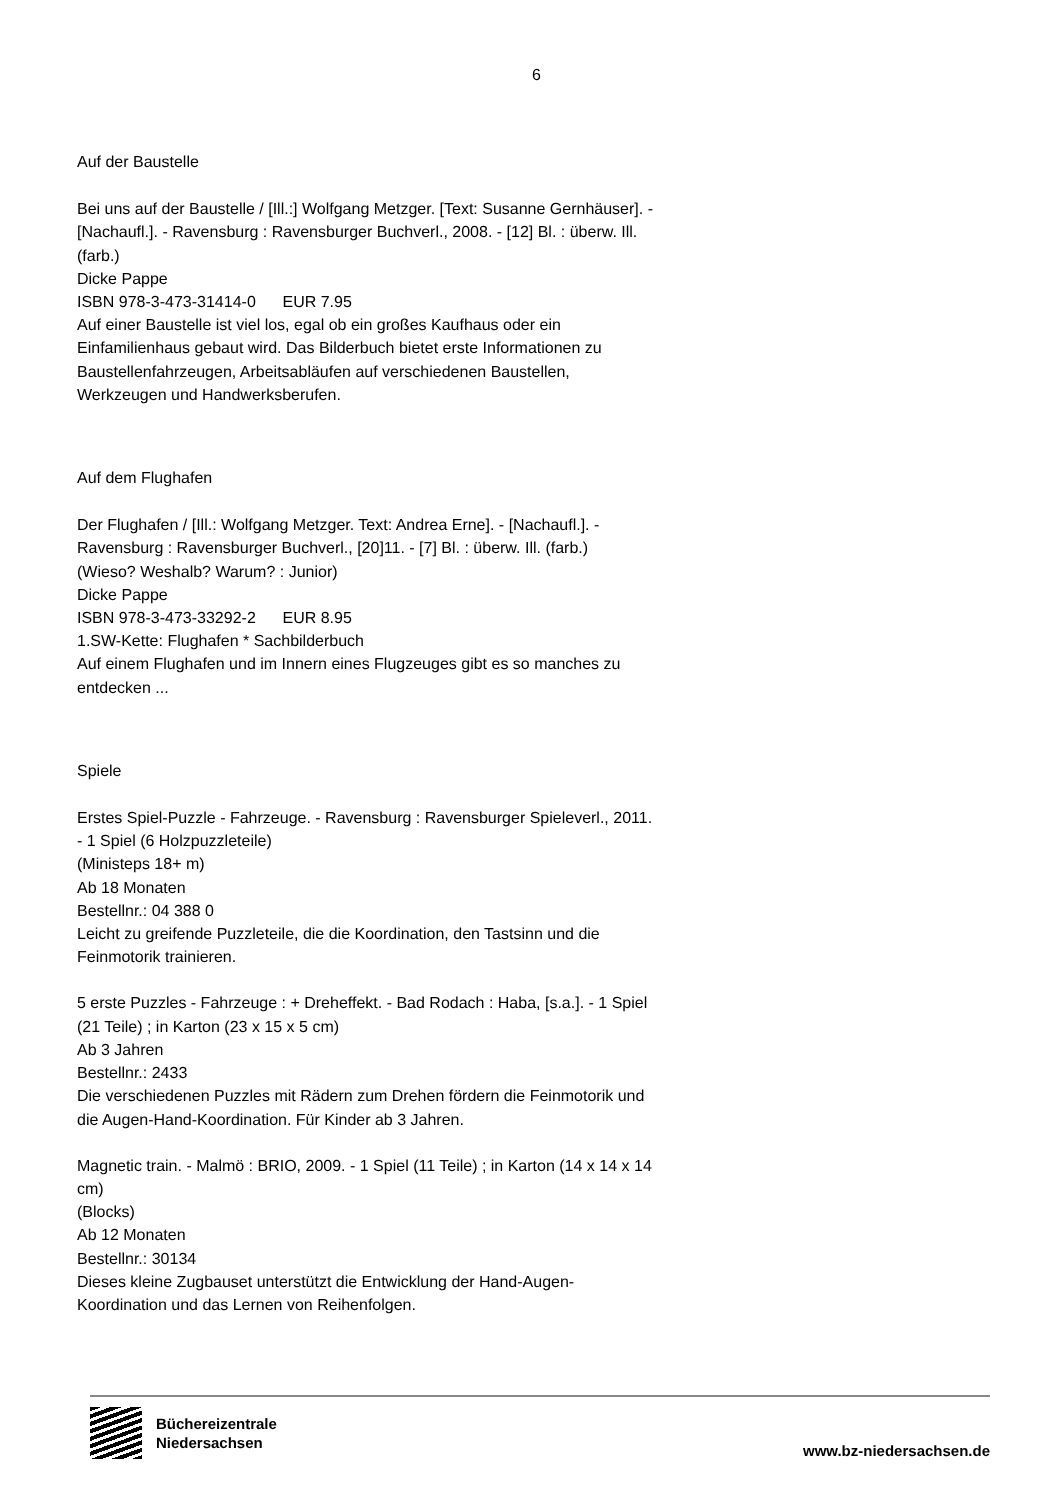6
Auf der Baustelle
Bei uns auf der Baustelle / [Ill.:] Wolfgang Metzger. [Text: Susanne Gernhäuser]. - [Nachaufl.]. - Ravensburg : Ravensburger Buchverl., 2008. - [12] Bl. : überw. Ill. (farb.)
Dicke Pappe
ISBN 978-3-473-31414-0 EUR 7.95
Auf einer Baustelle ist viel los, egal ob ein großes Kaufhaus oder ein Einfamilienhaus gebaut wird. Das Bilderbuch bietet erste Informationen zu Baustellenfahrzeugen, Arbeitsabläufen auf verschiedenen Baustellen, Werkzeugen und Handwerksberufen.
Auf dem Flughafen
Der Flughafen / [Ill.: Wolfgang Metzger. Text: Andrea Erne]. - [Nachaufl.]. - Ravensburg : Ravensburger Buchverl., [20]11. - [7] Bl. : überw. Ill. (farb.)
(Wieso? Weshalb? Warum? : Junior)
Dicke Pappe
ISBN 978-3-473-33292-2 EUR 8.95
1.SW-Kette: Flughafen * Sachbilderbuch
Auf einem Flughafen und im Innern eines Flugzeuges gibt es so manches zu entdecken ...
Spiele
Erstes Spiel-Puzzle - Fahrzeuge. - Ravensburg : Ravensburger Spieleverl., 2011. - 1 Spiel (6 Holzpuzzleteile)
(Ministeps 18+ m)
Ab 18 Monaten
Bestellnr.: 04 388 0
Leicht zu greifende Puzzleteile, die die Koordination, den Tastsinn und die Feinmotorik trainieren.
5 erste Puzzles - Fahrzeuge : + Dreheffekt. - Bad Rodach : Haba, [s.a.]. - 1 Spiel (21 Teile) ; in Karton (23 x 15 x 5 cm)
Ab 3 Jahren
Bestellnr.: 2433
Die verschiedenen Puzzles mit Rädern zum Drehen fördern die Feinmotorik und die Augen-Hand-Koordination. Für Kinder ab 3 Jahren.
Magnetic train. - Malmö : BRIO, 2009. - 1 Spiel (11 Teile) ; in Karton (14 x 14 x 14 cm)
(Blocks)
Ab 12 Monaten
Bestellnr.: 30134
Dieses kleine Zugbauset unterstützt die Entwicklung der Hand-Augen-Koordination und das Lernen von Reihenfolgen.
Büchereizentrale
Niedersachsen
www.bz-niedersachsen.de